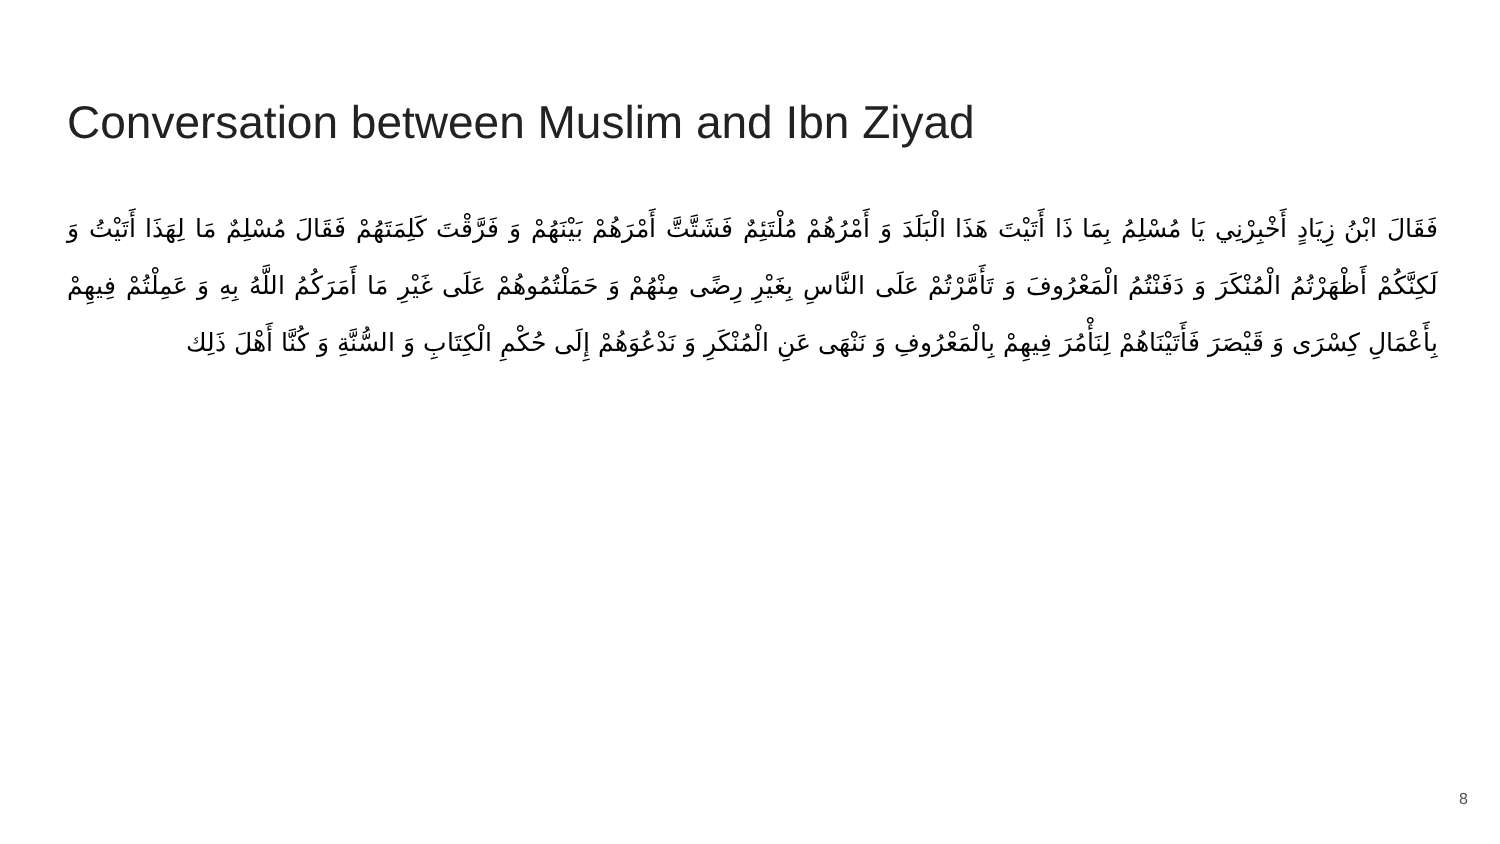Conversation between Muslim and Ibn Ziyad
فَقَالَ ابْنُ زِيَادٍ أَخْبِرْنِي يَا مُسْلِمُ بِمَا ذَا أَتَيْتَ هَذَا الْبَلَدَ وَ أَمْرُهُمْ مُلْتَئِمٌ فَشَتَّتَّ أَمْرَهُمْ بَيْنَهُمْ وَ فَرَّقْتَ كَلِمَتَهُمْ فَقَالَ مُسْلِمٌ مَا لِهَذَا أَتَيْتُ وَ لَكِنَّكُمْ أَظْهَرْتُمُ الْمُنْكَرَ وَ دَفَنْتُمُ الْمَعْرُوفَ وَ تَأَمَّرْتُمْ عَلَى النَّاسِ بِغَيْرِ رِضًى مِنْهُمْ وَ حَمَلْتُمُوهُمْ عَلَى غَيْرِ مَا أَمَرَكُمُ اللَّهُ بِهِ وَ عَمِلْتُمْ فِيهِمْ بِأَعْمَالِ كِسْرَى وَ قَيْصَرَ فَأَتَيْنَاهُمْ لِنَأْمُرَ فِيهِمْ بِالْمَعْرُوفِ وَ نَنْهَى عَنِ الْمُنْكَرِ وَ نَدْعُوَهُمْ إِلَى حُكْمِ الْكِتَابِ وَ السُّنَّةِ وَ كُنَّا أَهْلَ ذَلِك
8